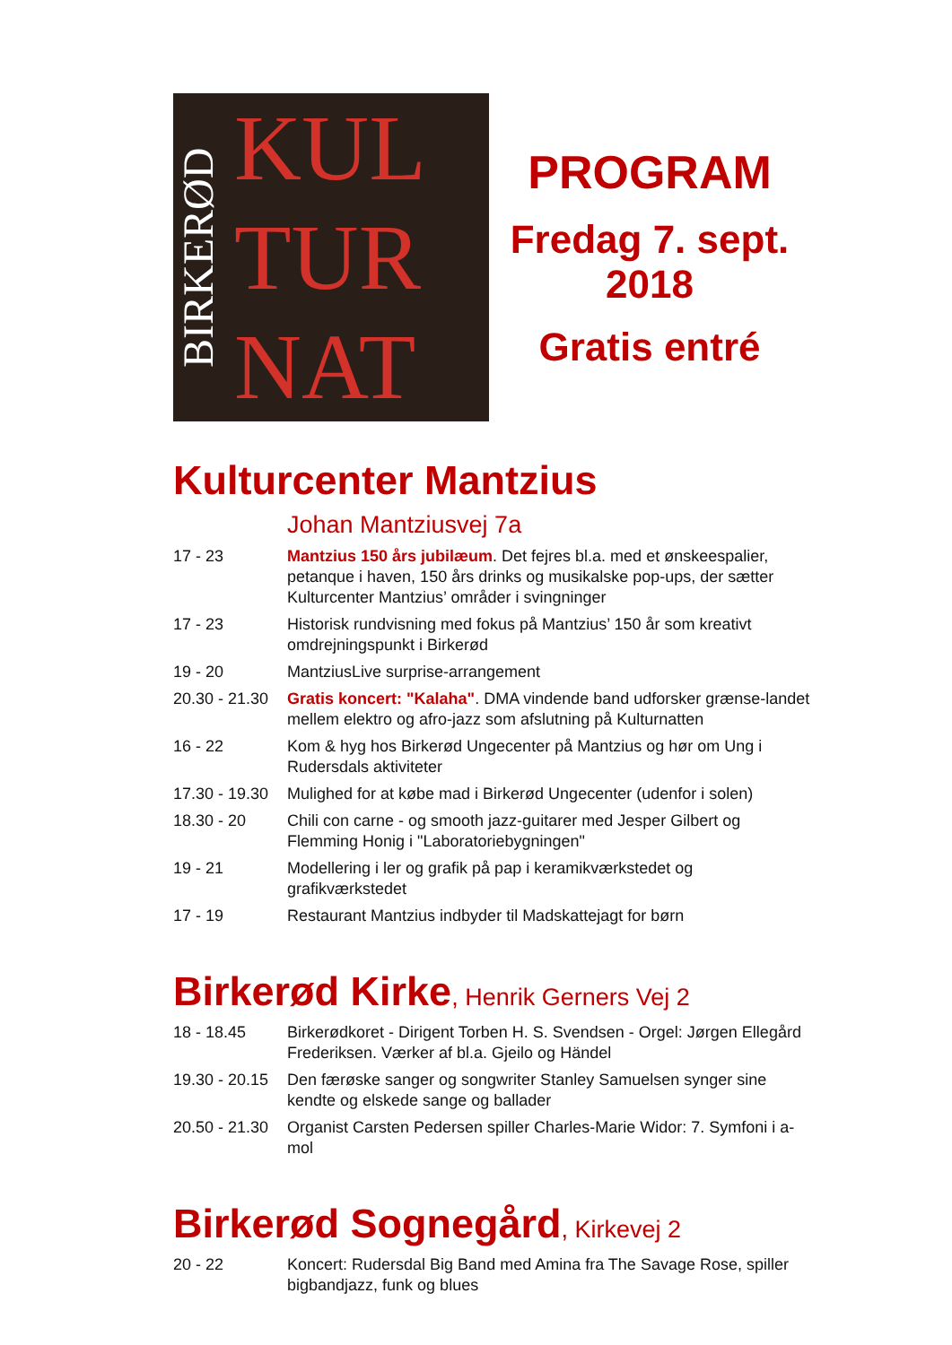BIRKERØD
KUL
TUR
NAT
PROGRAM
Fredag 7. sept.
2018
Gratis entré
Kulturcenter Mantzius
Johan Mantziusvej 7a
| 17 - 23 | Mantzius 150 års jubilæum . Det fejres bl.a. med et ønskeespalier, petanque i haven, 150 års drinks og musikalske pop-ups, der sætter Kulturcenter Mantzius’ områder i svingninger |
| 17 - 23 | Historisk rundvisning med fokus på Mantzius’ 150 år som kreativt omdrejningspunkt i Birkerød |
| 19 - 20 | MantziusLive surprise-arrangement |
| 20.30 - 21.30 | Gratis koncert: "Kalaha" . DMA vindende band udforsker grænse-landet mellem elektro og afro-jazz som afslutning på Kulturnatten |
| 16 - 22 | Kom & hyg hos Birkerød Ungecenter på Mantzius og hør om Ung i Rudersdals aktiviteter |
| 17.30 - 19.30 | Mulighed for at købe mad i Birkerød Ungecenter (udenfor i solen) |
| 18.30 - 20 | Chili con carne - og smooth jazz-guitarer med Jesper Gilbert og Flemming Honig i "Laboratoriebygningen" |
| 19 - 21 | Modellering i ler og grafik på pap i keramikværkstedet og grafikværkstedet |
| 17 - 19 | Restaurant Mantzius indbyder til Madskattejagt for børn |
Birkerød Kirke, Henrik Gerners Vej 2
| 18 - 18.45 | Birkerødkoret - Dirigent Torben H. S. Svendsen - Orgel: Jørgen Ellegård Frederiksen. Værker af bl.a. Gjeilo og Händel |
| 19.30 - 20.15 | Den færøske sanger og songwriter Stanley Samuelsen synger sine kendte og elskede sange og ballader |
| 20.50 - 21.30 | Organist Carsten Pedersen spiller Charles-Marie Widor: 7. Symfoni i a-mol |
Birkerød Sognegård, Kirkevej 2
| 20 - 22 | Koncert: Rudersdal Big Band med Amina fra The Savage Rose, spiller bigbandjazz, funk og blues |